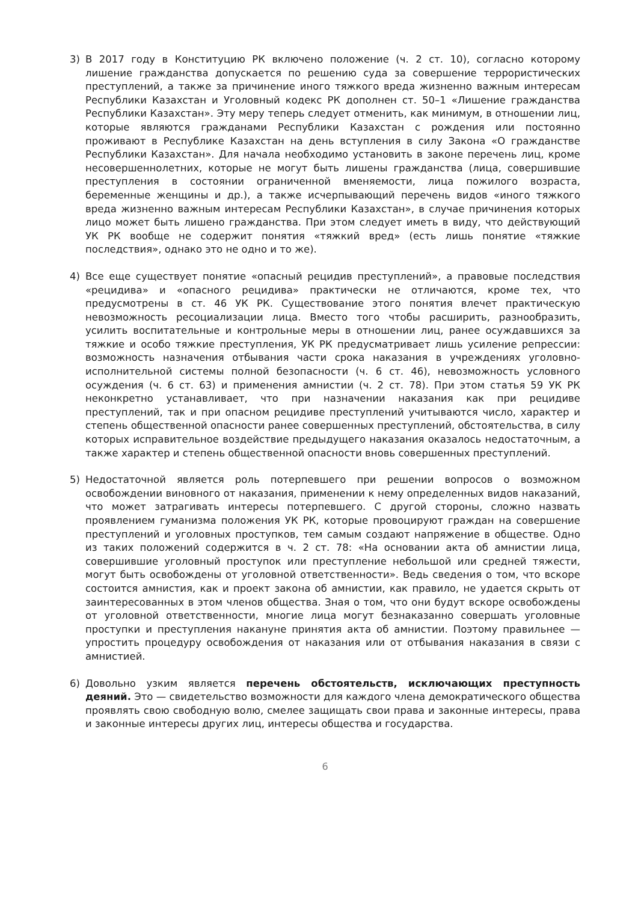3) В 2017 году в Конституцию РК включено положение (ч. 2 ст. 10), согласно которому лишение гражданства допускается по решению суда за совершение террористических преступлений, а также за причинение иного тяжкого вреда жизненно важным интересам Республики Казахстан и Уголовный кодекс РК дополнен ст. 50–1 «Лишение гражданства Республики Казахстан». Эту меру теперь следует отменить, как минимум, в отношении лиц, которые являются гражданами Республики Казахстан с рождения или постоянно проживают в Республике Казахстан на день вступления в силу Закона «О гражданстве Республики Казахстан». Для начала необходимо установить в законе перечень лиц, кроме несовершеннолетних, которые не могут быть лишены гражданства (лица, совершившие преступления в состоянии ограниченной вменяемости, лица пожилого возраста, беременные женщины и др.), а также исчерпывающий перечень видов «иного тяжкого вреда жизненно важным интересам Республики Казахстан», в случае причинения которых лицо может быть лишено гражданства. При этом следует иметь в виду, что действующий УК РК вообще не содержит понятия «тяжкий вред» (есть лишь понятие «тяжкие последствия», однако это не одно и то же).
4) Все еще существует понятие «опасный рецидив преступлений», а правовые последствия «рецидива» и «опасного рецидива» практически не отличаются, кроме тех, что предусмотрены в ст. 46 УК РК. Существование этого понятия влечет практическую невозможность ресоциализации лица. Вместо того чтобы расширить, разнообразить, усилить воспитательные и контрольные меры в отношении лиц, ранее осуждавшихся за тяжкие и особо тяжкие преступления, УК РК предусматривает лишь усиление репрессии: возможность назначения отбывания части срока наказания в учреждениях уголовно-исполнительной системы полной безопасности (ч. 6 ст. 46), невозможность условного осуждения (ч. 6 ст. 63) и применения амнистии (ч. 2 ст. 78). При этом статья 59 УК РК неконкретно устанавливает, что при назначении наказания как при рецидиве преступлений, так и при опасном рецидиве преступлений учитываются число, характер и степень общественной опасности ранее совершенных преступлений, обстоятельства, в силу которых исправительное воздействие предыдущего наказания оказалось недостаточным, а также характер и степень общественной опасности вновь совершенных преступлений.
5) Недостаточной является роль потерпевшего при решении вопросов о возможном освобождении виновного от наказания, применении к нему определенных видов наказаний, что может затрагивать интересы потерпевшего. С другой стороны, сложно назвать проявлением гуманизма положения УК РК, которые провоцируют граждан на совершение преступлений и уголовных проступков, тем самым создают напряжение в обществе. Одно из таких положений содержится в ч. 2 ст. 78: «На основании акта об амнистии лица, совершившие уголовный проступок или преступление небольшой или средней тяжести, могут быть освобождены от уголовной ответственности». Ведь сведения о том, что вскоре состоится амнистия, как и проект закона об амнистии, как правило, не удается скрыть от заинтересованных в этом членов общества. Зная о том, что они будут вскоре освобождены от уголовной ответственности, многие лица могут безнаказанно совершать уголовные проступки и преступления накануне принятия акта об амнистии. Поэтому правильнее — упростить процедуру освобождения от наказания или от отбывания наказания в связи с амнистией.
6) Довольно узким является перечень обстоятельств, исключающих преступность деяний. Это — свидетельство возможности для каждого члена демократического общества проявлять свою свободную волю, смелее защищать свои права и законные интересы, права и законные интересы других лиц, интересы общества и государства.
6